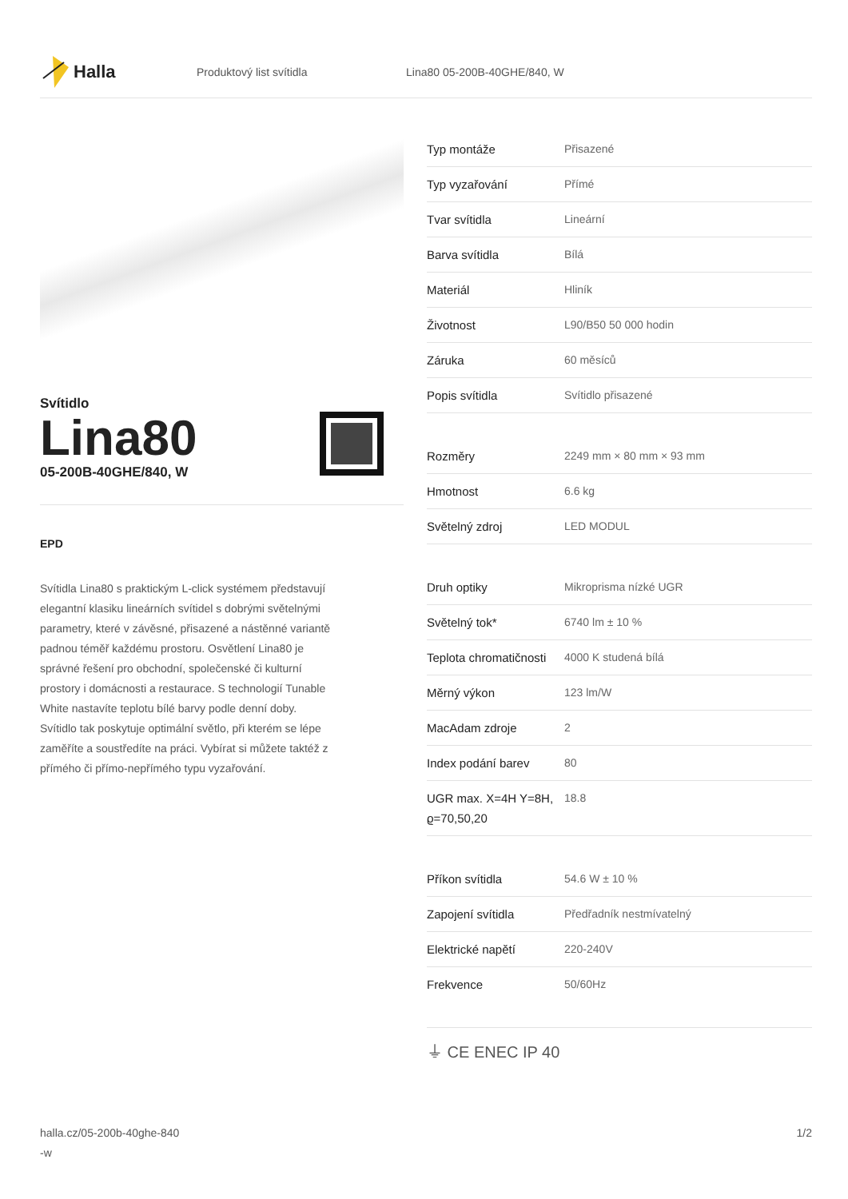Halla
Produktový list svítidla Lina80 05-200B-40GHE/840, W
Svítidlo
Lina80
05-200B-40GHE/840, W
EPD
Svítidla Lina80 s praktickým L-click systémem představují elegantní klasiku lineárních svítidel s dobrými světelnými parametry, které v závěsné, přisazené a nástěnné variantě padnou téměř každému prostoru. Osvětlení Lina80 je správné řešení pro obchodní, společenské či kulturní prostory i domácnosti a restaurace. S technologií Tunable White nastavíte teplotu bílé barvy podle denní doby. Svítidlo tak poskytuje optimální světlo, při kterém se lépe zaměříte a soustředíte na práci. Vybírat si můžete taktéž z přímého či přímo-nepřímého typu vyzařování.
| Typ montáže | Přisazené |
| Typ vyzařování | Přímé |
| Tvar svítidla | Lineární |
| Barva svítidla | Bílá |
| Materiál | Hliník |
| Životnost | L90/B50 50 000 hodin |
| Záruka | 60 měsíců |
| Popis svítidla | Svítidlo přisazené |
| Rozměry | 2249 mm × 80 mm × 93 mm |
| Hmotnost | 6.6 kg |
| Světelný zdroj | LED MODUL |
| Druh optiky | Mikroprisma nízké UGR |
| Světelný tok* | 6740 lm ± 10 % |
| Teplota chromatičnosti | 4000 K studená bílá |
| Měrný výkon | 123 lm/W |
| MacAdam zdroje | 2 |
| Index podání barev | 80 |
| UGR max. X=4H Y=8H, ϱ=70,50,20 | 18.8 |
| Příkon svítidla | 54.6 W ± 10 % |
| Zapojení svítidla | Předřadník nestmívatelný |
| Elektrické napětí | 220-240V |
| Frekvence | 50/60Hz |
⏚ CE ENEC IP 40
halla.cz/05-200b-40ghe-840
-w
1/2